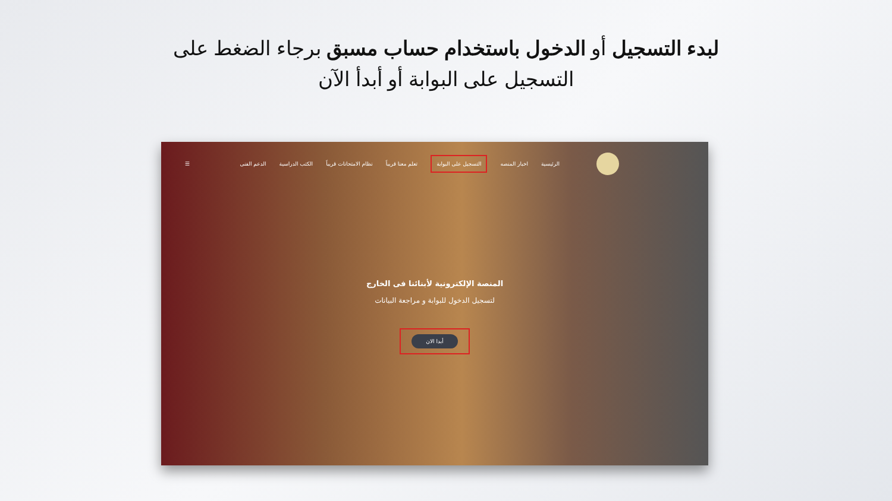لبدء التسجيل أو الدخول باستخدام حساب مسبق برجاء الضغط على التسجيل على البوابة أو أبدأ الآن
الرئيسية اخبار المنصه التسجيل على البوابة تعلم معنا قريباً نظام الامتحانات قريباً الكتب الدراسية الدعم الفنى ☰
المنصة الإلكترونية لأبنائنا فى الخارج
لتسجيل الدخول للبوابة و مراجعة البيانات
أبدا الان